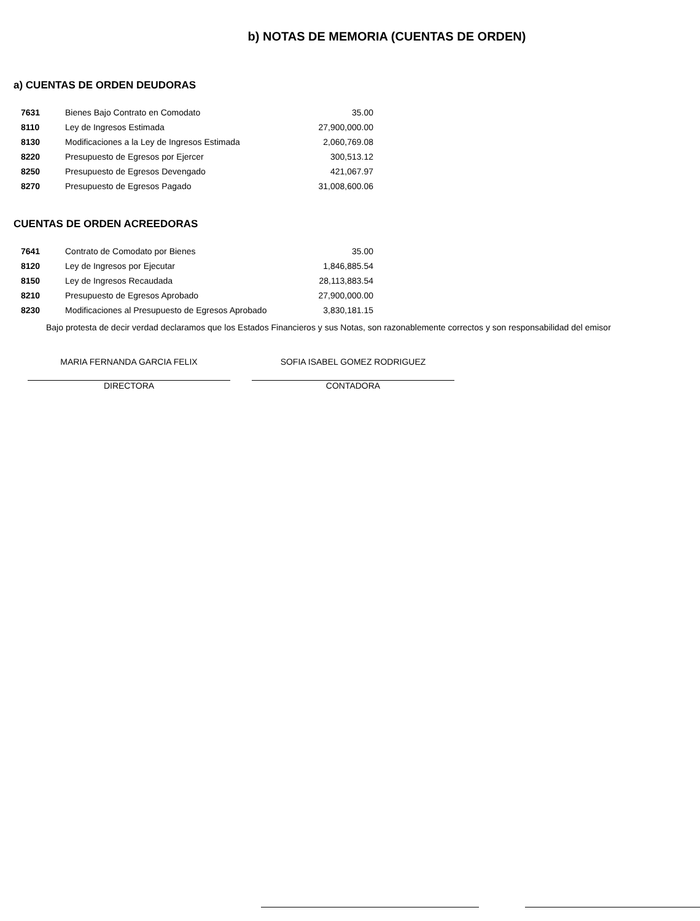b) NOTAS DE MEMORIA (CUENTAS DE ORDEN)
a) CUENTAS DE ORDEN DEUDORAS
| 7631 | Bienes Bajo Contrato en Comodato | 35.00 |
| 8110 | Ley de Ingresos Estimada | 27,900,000.00 |
| 8130 | Modificaciones a la Ley de Ingresos Estimada | 2,060,769.08 |
| 8220 | Presupuesto de Egresos por Ejercer | 300,513.12 |
| 8250 | Presupuesto de Egresos Devengado | 421,067.97 |
| 8270 | Presupuesto de Egresos Pagado | 31,008,600.06 |
CUENTAS DE ORDEN ACREEDORAS
| 7641 | Contrato de Comodato por Bienes | 35.00 |
| 8120 | Ley de Ingresos por Ejecutar | 1,846,885.54 |
| 8150 | Ley de Ingresos Recaudada | 28,113,883.54 |
| 8210 | Presupuesto de Egresos Aprobado | 27,900,000.00 |
| 8230 | Modificaciones al Presupuesto de Egresos Aprobado | 3,830,181.15 |
Bajo protesta de decir verdad declaramos que los Estados Financieros y sus Notas, son razonablemente correctos y son responsabilidad del emisor
MARIA FERNANDA GARCIA FELIX
DIRECTORA
SOFIA ISABEL GOMEZ RODRIGUEZ
CONTADORA